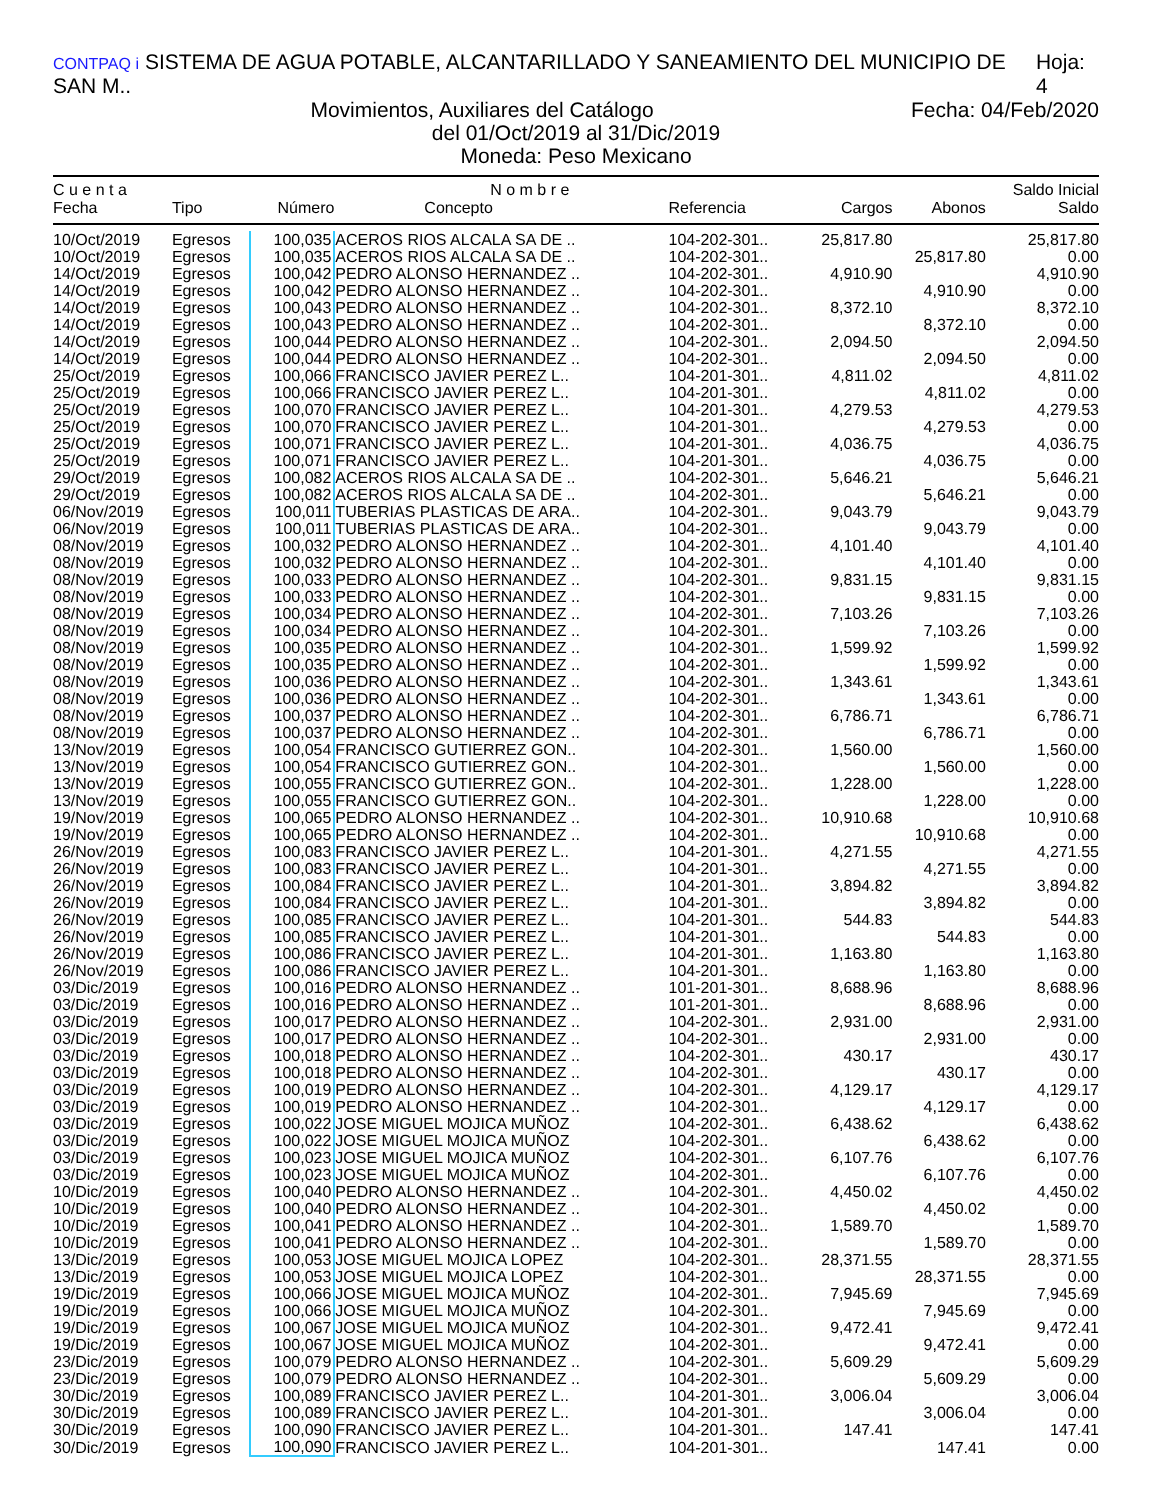CONTPAQ i SISTEMA DE AGUA POTABLE, ALCANTARILLADO Y SANEAMIENTO DEL MUNICIPIO DE SAN M.. Hoja: 4
Fecha: 04/Feb/2020 Movimientos, Auxiliares del Catálogo
del 01/Oct/2019 al 31/Dic/2019
Moneda: Peso Mexicano
| C u e n t a | | N o m b r e | | | | | Saldo Inicial |
| --- | --- | --- | --- | --- | --- | --- | --- |
| Fecha | Tipo | Número | Concepto | Referencia | Cargos | Abonos | Saldo |
| 10/Oct/2019 | Egresos | 100,035 | ACEROS RIOS ALCALA SA DE .. | 104-202-301.. | 25,817.80 | | 25,817.80 |
| 10/Oct/2019 | Egresos | 100,035 | ACEROS RIOS ALCALA SA DE .. | 104-202-301.. | | 25,817.80 | 0.00 |
| 14/Oct/2019 | Egresos | 100,042 | PEDRO ALONSO HERNANDEZ .. | 104-202-301.. | 4,910.90 | | 4,910.90 |
| 14/Oct/2019 | Egresos | 100,042 | PEDRO ALONSO HERNANDEZ .. | 104-202-301.. | | 4,910.90 | 0.00 |
| 14/Oct/2019 | Egresos | 100,043 | PEDRO ALONSO HERNANDEZ .. | 104-202-301.. | 8,372.10 | | 8,372.10 |
| 14/Oct/2019 | Egresos | 100,043 | PEDRO ALONSO HERNANDEZ .. | 104-202-301.. | | 8,372.10 | 0.00 |
| 14/Oct/2019 | Egresos | 100,044 | PEDRO ALONSO HERNANDEZ .. | 104-202-301.. | 2,094.50 | | 2,094.50 |
| 14/Oct/2019 | Egresos | 100,044 | PEDRO ALONSO HERNANDEZ .. | 104-202-301.. | | 2,094.50 | 0.00 |
| 25/Oct/2019 | Egresos | 100,066 | FRANCISCO JAVIER PEREZ L.. | 104-201-301.. | 4,811.02 | | 4,811.02 |
| 25/Oct/2019 | Egresos | 100,066 | FRANCISCO JAVIER PEREZ L.. | 104-201-301.. | | 4,811.02 | 0.00 |
| 25/Oct/2019 | Egresos | 100,070 | FRANCISCO JAVIER PEREZ L.. | 104-201-301.. | 4,279.53 | | 4,279.53 |
| 25/Oct/2019 | Egresos | 100,070 | FRANCISCO JAVIER PEREZ L.. | 104-201-301.. | | 4,279.53 | 0.00 |
| 25/Oct/2019 | Egresos | 100,071 | FRANCISCO JAVIER PEREZ L.. | 104-201-301.. | 4,036.75 | | 4,036.75 |
| 25/Oct/2019 | Egresos | 100,071 | FRANCISCO JAVIER PEREZ L.. | 104-201-301.. | | 4,036.75 | 0.00 |
| 29/Oct/2019 | Egresos | 100,082 | ACEROS RIOS ALCALA SA DE .. | 104-202-301.. | 5,646.21 | | 5,646.21 |
| 29/Oct/2019 | Egresos | 100,082 | ACEROS RIOS ALCALA SA DE .. | 104-202-301.. | | 5,646.21 | 0.00 |
| 06/Nov/2019 | Egresos | 100,011 | TUBERIAS PLASTICAS DE ARA.. | 104-202-301.. | 9,043.79 | | 9,043.79 |
| 06/Nov/2019 | Egresos | 100,011 | TUBERIAS PLASTICAS DE ARA.. | 104-202-301.. | | 9,043.79 | 0.00 |
| 08/Nov/2019 | Egresos | 100,032 | PEDRO ALONSO HERNANDEZ .. | 104-202-301.. | 4,101.40 | | 4,101.40 |
| 08/Nov/2019 | Egresos | 100,032 | PEDRO ALONSO HERNANDEZ .. | 104-202-301.. | | 4,101.40 | 0.00 |
| 08/Nov/2019 | Egresos | 100,033 | PEDRO ALONSO HERNANDEZ .. | 104-202-301.. | 9,831.15 | | 9,831.15 |
| 08/Nov/2019 | Egresos | 100,033 | PEDRO ALONSO HERNANDEZ .. | 104-202-301.. | | 9,831.15 | 0.00 |
| 08/Nov/2019 | Egresos | 100,034 | PEDRO ALONSO HERNANDEZ .. | 104-202-301.. | 7,103.26 | | 7,103.26 |
| 08/Nov/2019 | Egresos | 100,034 | PEDRO ALONSO HERNANDEZ .. | 104-202-301.. | | 7,103.26 | 0.00 |
| 08/Nov/2019 | Egresos | 100,035 | PEDRO ALONSO HERNANDEZ .. | 104-202-301.. | 1,599.92 | | 1,599.92 |
| 08/Nov/2019 | Egresos | 100,035 | PEDRO ALONSO HERNANDEZ .. | 104-202-301.. | | 1,599.92 | 0.00 |
| 08/Nov/2019 | Egresos | 100,036 | PEDRO ALONSO HERNANDEZ .. | 104-202-301.. | 1,343.61 | | 1,343.61 |
| 08/Nov/2019 | Egresos | 100,036 | PEDRO ALONSO HERNANDEZ .. | 104-202-301.. | | 1,343.61 | 0.00 |
| 08/Nov/2019 | Egresos | 100,037 | PEDRO ALONSO HERNANDEZ .. | 104-202-301.. | 6,786.71 | | 6,786.71 |
| 08/Nov/2019 | Egresos | 100,037 | PEDRO ALONSO HERNANDEZ .. | 104-202-301.. | | 6,786.71 | 0.00 |
| 13/Nov/2019 | Egresos | 100,054 | FRANCISCO GUTIERREZ GON.. | 104-202-301.. | 1,560.00 | | 1,560.00 |
| 13/Nov/2019 | Egresos | 100,054 | FRANCISCO GUTIERREZ GON.. | 104-202-301.. | | 1,560.00 | 0.00 |
| 13/Nov/2019 | Egresos | 100,055 | FRANCISCO GUTIERREZ GON.. | 104-202-301.. | 1,228.00 | | 1,228.00 |
| 13/Nov/2019 | Egresos | 100,055 | FRANCISCO GUTIERREZ GON.. | 104-202-301.. | | 1,228.00 | 0.00 |
| 19/Nov/2019 | Egresos | 100,065 | PEDRO ALONSO HERNANDEZ .. | 104-202-301.. | 10,910.68 | | 10,910.68 |
| 19/Nov/2019 | Egresos | 100,065 | PEDRO ALONSO HERNANDEZ .. | 104-202-301.. | | 10,910.68 | 0.00 |
| 26/Nov/2019 | Egresos | 100,083 | FRANCISCO JAVIER PEREZ L.. | 104-201-301.. | 4,271.55 | | 4,271.55 |
| 26/Nov/2019 | Egresos | 100,083 | FRANCISCO JAVIER PEREZ L.. | 104-201-301.. | | 4,271.55 | 0.00 |
| 26/Nov/2019 | Egresos | 100,084 | FRANCISCO JAVIER PEREZ L.. | 104-201-301.. | 3,894.82 | | 3,894.82 |
| 26/Nov/2019 | Egresos | 100,084 | FRANCISCO JAVIER PEREZ L.. | 104-201-301.. | | 3,894.82 | 0.00 |
| 26/Nov/2019 | Egresos | 100,085 | FRANCISCO JAVIER PEREZ L.. | 104-201-301.. | 544.83 | | 544.83 |
| 26/Nov/2019 | Egresos | 100,085 | FRANCISCO JAVIER PEREZ L.. | 104-201-301.. | | 544.83 | 0.00 |
| 26/Nov/2019 | Egresos | 100,086 | FRANCISCO JAVIER PEREZ L.. | 104-201-301.. | 1,163.80 | | 1,163.80 |
| 26/Nov/2019 | Egresos | 100,086 | FRANCISCO JAVIER PEREZ L.. | 104-201-301.. | | 1,163.80 | 0.00 |
| 03/Dic/2019 | Egresos | 100,016 | PEDRO ALONSO HERNANDEZ .. | 101-201-301.. | 8,688.96 | | 8,688.96 |
| 03/Dic/2019 | Egresos | 100,016 | PEDRO ALONSO HERNANDEZ .. | 101-201-301.. | | 8,688.96 | 0.00 |
| 03/Dic/2019 | Egresos | 100,017 | PEDRO ALONSO HERNANDEZ .. | 104-202-301.. | 2,931.00 | | 2,931.00 |
| 03/Dic/2019 | Egresos | 100,017 | PEDRO ALONSO HERNANDEZ .. | 104-202-301.. | | 2,931.00 | 0.00 |
| 03/Dic/2019 | Egresos | 100,018 | PEDRO ALONSO HERNANDEZ .. | 104-202-301.. | 430.17 | | 430.17 |
| 03/Dic/2019 | Egresos | 100,018 | PEDRO ALONSO HERNANDEZ .. | 104-202-301.. | | 430.17 | 0.00 |
| 03/Dic/2019 | Egresos | 100,019 | PEDRO ALONSO HERNANDEZ .. | 104-202-301.. | 4,129.17 | | 4,129.17 |
| 03/Dic/2019 | Egresos | 100,019 | PEDRO ALONSO HERNANDEZ .. | 104-202-301.. | | 4,129.17 | 0.00 |
| 03/Dic/2019 | Egresos | 100,022 | JOSE MIGUEL MOJICA MUÑOZ | 104-202-301.. | 6,438.62 | | 6,438.62 |
| 03/Dic/2019 | Egresos | 100,022 | JOSE MIGUEL MOJICA MUÑOZ | 104-202-301.. | | 6,438.62 | 0.00 |
| 03/Dic/2019 | Egresos | 100,023 | JOSE MIGUEL MOJICA MUÑOZ | 104-202-301.. | 6,107.76 | | 6,107.76 |
| 03/Dic/2019 | Egresos | 100,023 | JOSE MIGUEL MOJICA MUÑOZ | 104-202-301.. | | 6,107.76 | 0.00 |
| 10/Dic/2019 | Egresos | 100,040 | PEDRO ALONSO HERNANDEZ .. | 104-202-301.. | 4,450.02 | | 4,450.02 |
| 10/Dic/2019 | Egresos | 100,040 | PEDRO ALONSO HERNANDEZ .. | 104-202-301.. | | 4,450.02 | 0.00 |
| 10/Dic/2019 | Egresos | 100,041 | PEDRO ALONSO HERNANDEZ .. | 104-202-301.. | 1,589.70 | | 1,589.70 |
| 10/Dic/2019 | Egresos | 100,041 | PEDRO ALONSO HERNANDEZ .. | 104-202-301.. | | 1,589.70 | 0.00 |
| 13/Dic/2019 | Egresos | 100,053 | JOSE MIGUEL MOJICA LOPEZ | 104-202-301.. | 28,371.55 | | 28,371.55 |
| 13/Dic/2019 | Egresos | 100,053 | JOSE MIGUEL MOJICA LOPEZ | 104-202-301.. | | 28,371.55 | 0.00 |
| 19/Dic/2019 | Egresos | 100,066 | JOSE MIGUEL MOJICA MUÑOZ | 104-202-301.. | 7,945.69 | | 7,945.69 |
| 19/Dic/2019 | Egresos | 100,066 | JOSE MIGUEL MOJICA MUÑOZ | 104-202-301.. | | 7,945.69 | 0.00 |
| 19/Dic/2019 | Egresos | 100,067 | JOSE MIGUEL MOJICA MUÑOZ | 104-202-301.. | 9,472.41 | | 9,472.41 |
| 19/Dic/2019 | Egresos | 100,067 | JOSE MIGUEL MOJICA MUÑOZ | 104-202-301.. | | 9,472.41 | 0.00 |
| 23/Dic/2019 | Egresos | 100,079 | PEDRO ALONSO HERNANDEZ .. | 104-202-301.. | 5,609.29 | | 5,609.29 |
| 23/Dic/2019 | Egresos | 100,079 | PEDRO ALONSO HERNANDEZ .. | 104-202-301.. | | 5,609.29 | 0.00 |
| 30/Dic/2019 | Egresos | 100,089 | FRANCISCO JAVIER PEREZ L.. | 104-201-301.. | 3,006.04 | | 3,006.04 |
| 30/Dic/2019 | Egresos | 100,089 | FRANCISCO JAVIER PEREZ L.. | 104-201-301.. | | 3,006.04 | 0.00 |
| 30/Dic/2019 | Egresos | 100,090 | FRANCISCO JAVIER PEREZ L.. | 104-201-301.. | 147.41 | | 147.41 |
| 30/Dic/2019 | Egresos | 100,090 | FRANCISCO JAVIER PEREZ L.. | 104-201-301.. | | 147.41 | 0.00 |